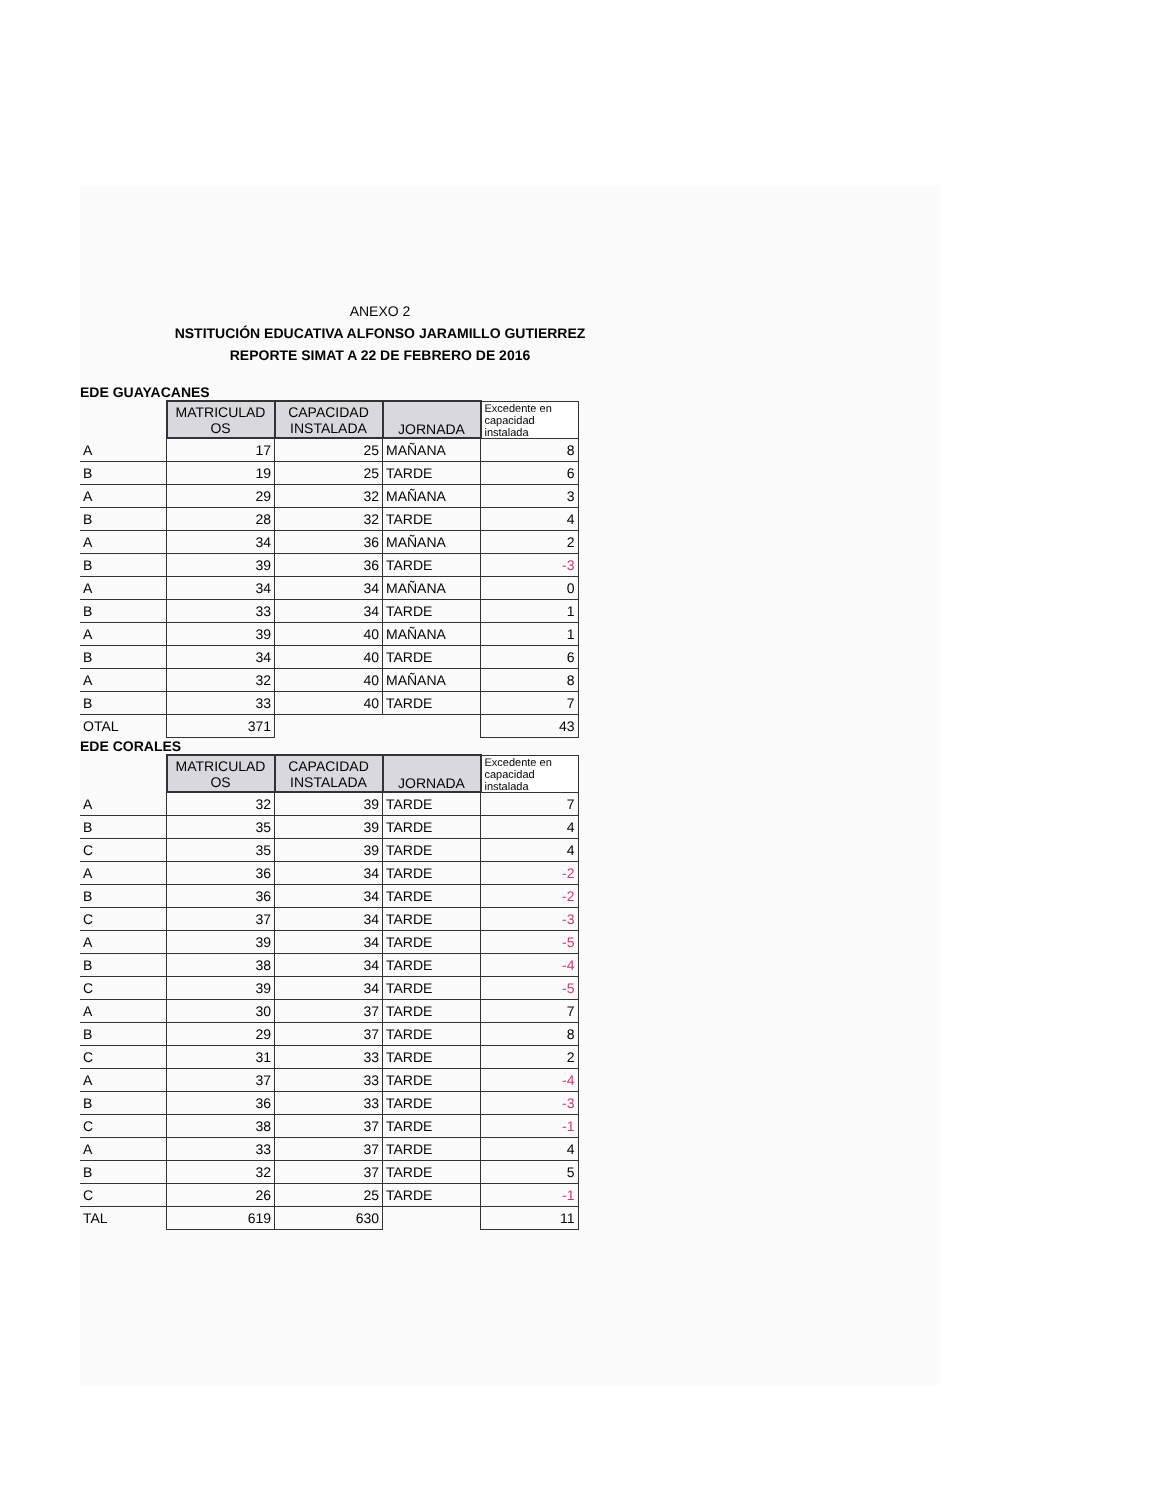ANEXO 2
NSTITUCIÓN EDUCATIVA ALFONSO JARAMILLO GUTIERREZ
REPORTE SIMAT A 22 DE FEBRERO DE 2016
EDE GUAYACANES
| | MATRICULAD OS | CAPACIDAD INSTALADA | JORNADA | Excedente en capacidad instalada |
| A | 17 | 25 | MAÑANA | 8 |
| B | 19 | 25 | TARDE | 6 |
| A | 29 | 32 | MAÑANA | 3 |
| B | 28 | 32 | TARDE | 4 |
| A | 34 | 36 | MAÑANA | 2 |
| B | 39 | 36 | TARDE | -3 |
| A | 34 | 34 | MAÑANA | 0 |
| B | 33 | 34 | TARDE | 1 |
| A | 39 | 40 | MAÑANA | 1 |
| B | 34 | 40 | TARDE | 6 |
| A | 32 | 40 | MAÑANA | 8 |
| B | 33 | 40 | TARDE | 7 |
| OTAL | 371 | | | 43 |
EDE CORALES
| | MATRICULAD OS | CAPACIDAD INSTALADA | JORNADA | Excedente en capacidad instalada |
| A | 32 | 39 | TARDE | 7 |
| B | 35 | 39 | TARDE | 4 |
| C | 35 | 39 | TARDE | 4 |
| A | 36 | 34 | TARDE | -2 |
| B | 36 | 34 | TARDE | -2 |
| C | 37 | 34 | TARDE | -3 |
| A | 39 | 34 | TARDE | -5 |
| B | 38 | 34 | TARDE | -4 |
| C | 39 | 34 | TARDE | -5 |
| A | 30 | 37 | TARDE | 7 |
| B | 29 | 37 | TARDE | 8 |
| C | 31 | 33 | TARDE | 2 |
| A | 37 | 33 | TARDE | -4 |
| B | 36 | 33 | TARDE | -3 |
| C | 38 | 37 | TARDE | -1 |
| A | 33 | 37 | TARDE | 4 |
| B | 32 | 37 | TARDE | 5 |
| C | 26 | 25 | TARDE | -1 |
| TAL | 619 | 630 | | 11 |